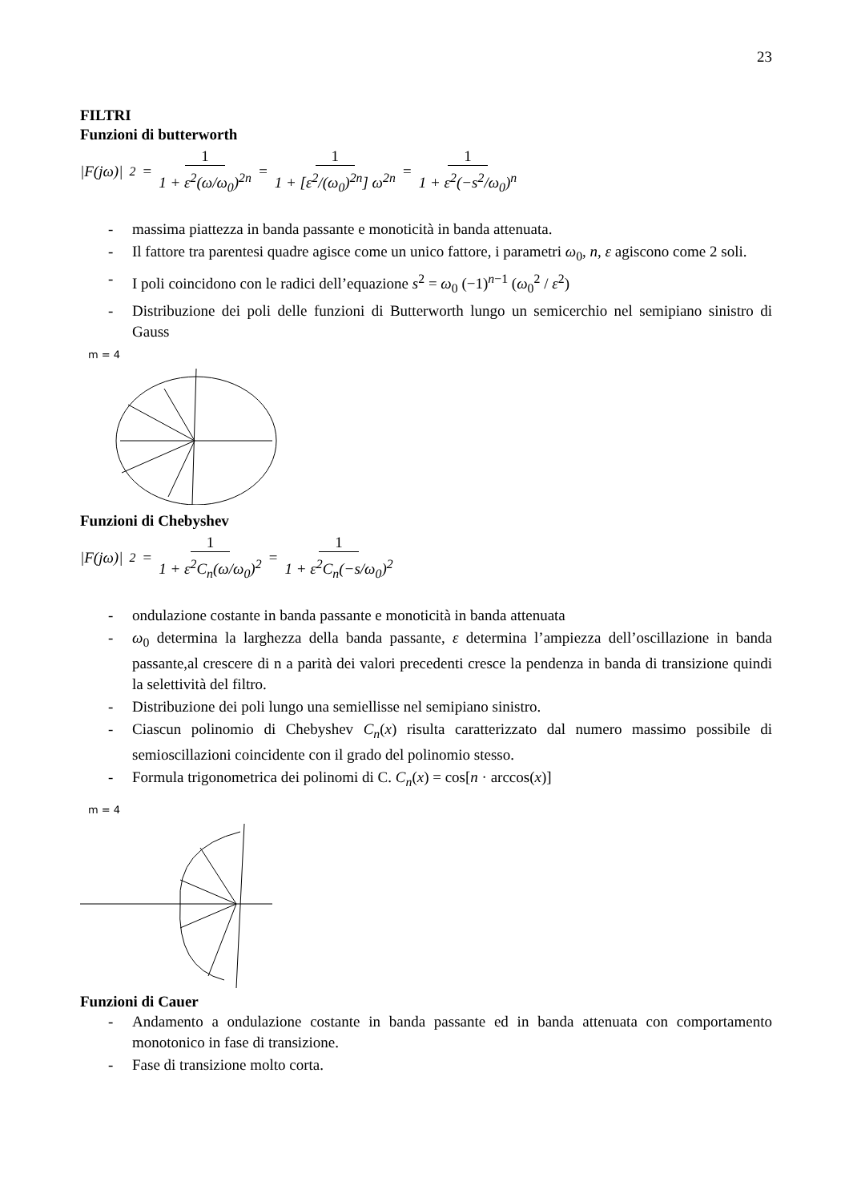23
FILTRI
Funzioni di butterworth
|F(jω)|<sup>2</sup> = 1 1 + ε<sup>2</sup>(ω/ω<sub>0</sub>)<sup>2n</sup> = 1 1 + [ε<sup>2</sup>/(ω<sub>0</sub>)<sup>2n</sup>] ω<sup>2n</sup> = 1 1 + ε<sup>2</sup>(−s<sup>2</sup>/ω<sub>0</sub>)<sup>n</sup>
- massima piattezza in banda passante e monoticità in banda attenuata.
- Il fattore tra parentesi quadre agisce come un unico fattore, i parametri ω<sub>0</sub>, n, ε agiscono come 2 soli.
- I poli coincidono con le radici dell’equazione s<sup>2</sup> = ω<sub>0</sub> (−1)<sup>n−1</sup> (ω<sub>0</sub><sup>2</sup> / ε<sup>2</sup>)
- Distribuzione dei poli delle funzioni di Butterworth lungo un semicerchio nel semipiano sinistro di Gauss
m = 4
Funzioni di Chebyshev
|F(jω)|<sup>2</sup> = 1 1 + ε<sup>2</sup>C<sub>n</sub>(ω/ω<sub>0</sub>)<sup>2</sup> = 1 1 + ε<sup>2</sup>C<sub>n</sub>(−s/ω<sub>0</sub>)<sup>2</sup>
- ondulazione costante in banda passante e monoticità in banda attenuata
- ω<sub>0</sub> determina la larghezza della banda passante, ε determina l’ampiezza dell’oscillazione in banda passante,al crescere di n a parità dei valori precedenti cresce la pendenza in banda di transizione quindi la selettività del filtro.
- Distribuzione dei poli lungo una semiellisse nel semipiano sinistro.
- Ciascun polinomio di Chebyshev C<sub>n</sub>(x) risulta caratterizzato dal numero massimo possibile di semioscillazioni coincidente con il grado del polinomio stesso.
- Formula trigonometrica dei polinomi di C. C<sub>n</sub>(x) = cos[n · arccos(x)]
m = 4
Funzioni di Cauer
- Andamento a ondulazione costante in banda passante ed in banda attenuata con comportamento monotonico in fase di transizione.
- Fase di transizione molto corta.